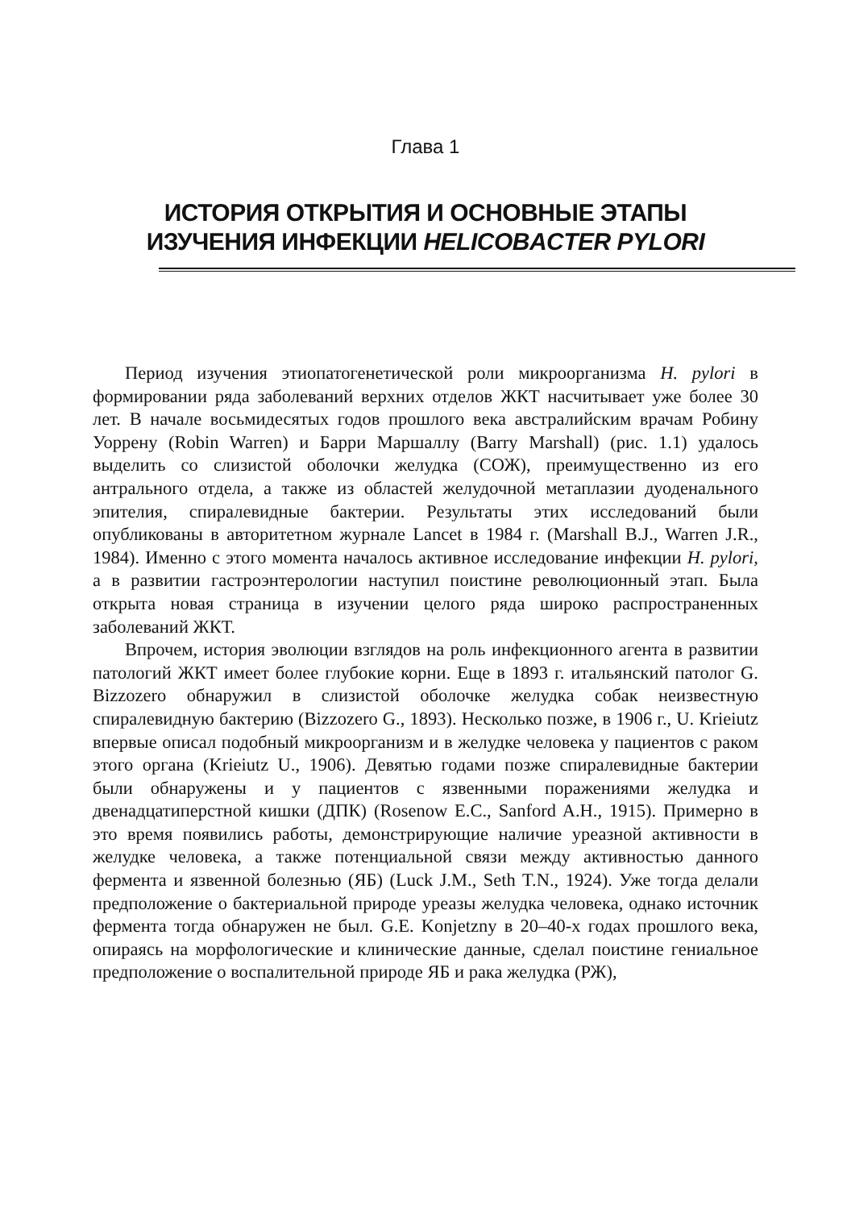Глава 1
ИСТОРИЯ ОТКРЫТИЯ И ОСНОВНЫЕ ЭТАПЫ
ИЗУЧЕНИЯ ИНФЕКЦИИ HELICOBACTER PYLORI
Период изучения этиопатогенетической роли микроорганизма H. pylori в формировании ряда заболеваний верхних отделов ЖКТ насчитывает уже более 30 лет. В начале восьмидесятых годов прошлого века австралийским врачам Робину Уоррену (Robin Warren) и Барри Маршаллу (Barry Marshall) (рис. 1.1) удалось выделить со слизистой оболочки желудка (СОЖ), преимущественно из его антрального отдела, а также из областей желудочной метаплазии дуоденального эпителия, спиралевидные бактерии. Результаты этих исследований были опубликованы в авторитетном журнале Lancet в 1984 г. (Marshall B.J., Warren J.R., 1984). Именно с этого момента началось активное исследование инфекции H. pylori, а в развитии гастроэнтерологии наступил поистине революционный этап. Была открыта новая страница в изучении целого ряда широко распространенных заболеваний ЖКТ.
Впрочем, история эволюции взглядов на роль инфекционного агента в развитии патологий ЖКТ имеет более глубокие корни. Еще в 1893 г. итальянский патолог G. Bizzozero обнаружил в слизистой оболочке желудка собак неизвестную спиралевидную бактерию (Bizzozero G., 1893). Несколько позже, в 1906 г., U. Krieiutz впервые описал подобный микроорганизм и в желудке человека у пациентов с раком этого органа (Krieiutz U., 1906). Девятью годами позже спиралевидные бактерии были обнаружены и у пациентов с язвенными поражениями желудка и двенадцатиперстной кишки (ДПК) (Rosenow E.C., Sanford A.H., 1915). Примерно в это время появились работы, демонстрирующие наличие уреазной активности в желудке человека, а также потенциальной связи между активностью данного фермента и язвенной болезнью (ЯБ) (Luck J.M., Seth T.N., 1924). Уже тогда делали предположение о бактериальной природе уреазы желудка человека, однако источник фермента тогда обнаружен не был. G.E. Konjetzny в 20–40-х годах прошлого века, опираясь на морфологические и клинические данные, сделал поистине гениальное предположение о воспалительной природе ЯБ и рака желудка (РЖ),